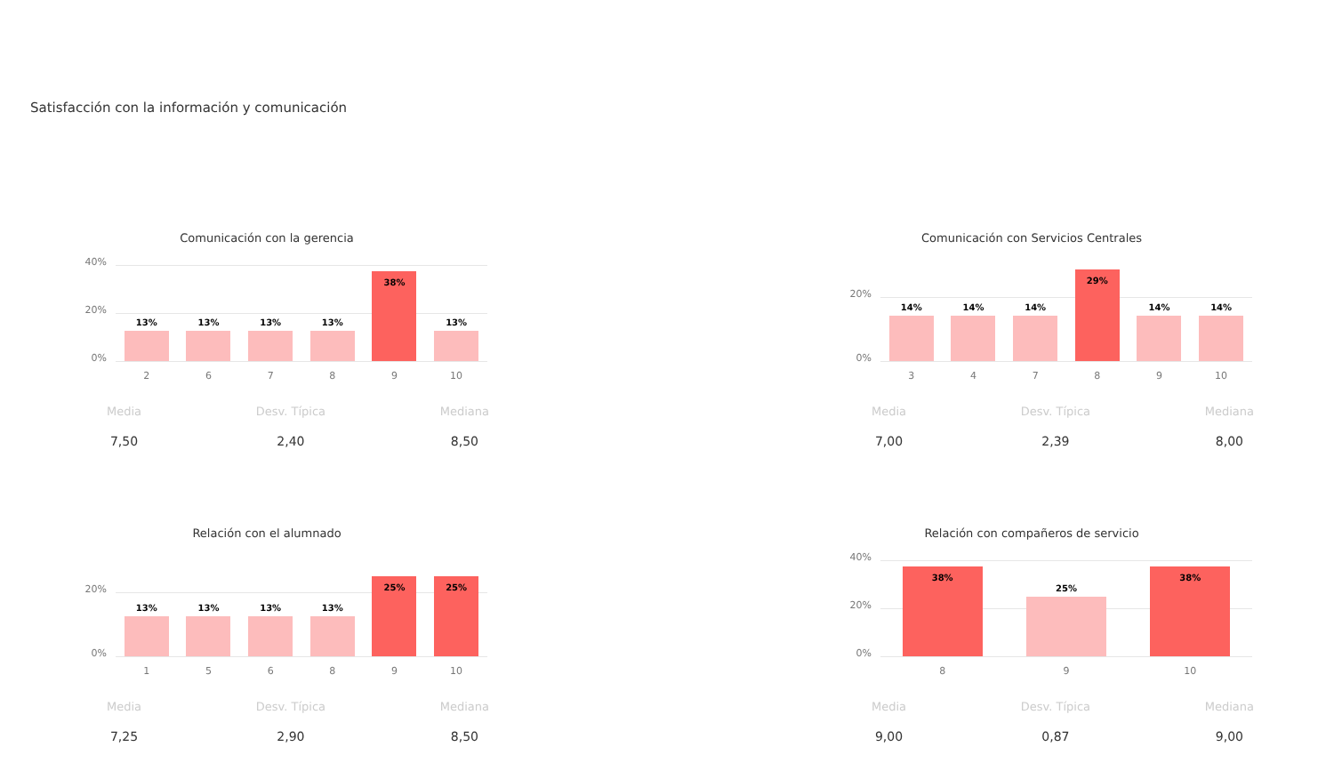Satisfacción con la información y comunicación
Comunicación con la gerencia
40%
20%
0%
13%
13%
13%
13%
38%
13%
26789 10
Media
7,50
Desv. Típica
2,40
Mediana
8,50
Comunicación con Servicios Centrales
20%
0%
14%
14%
14%
29%
14%
14%
34789 10
Media
7,00
Desv. Típica
2,39
Mediana
8,00
Relación con el alumnado
20%
0%
13%
13%
13%
13%
25%
25%
15689 10
Media
7,25
Desv. Típica
2,90
Mediana
8,50
Relación con compañeros de servicio
40%
20%
0%
38%
25%
38%
89 10
Media
9,00
Desv. Típica
0,87
Mediana
9,00